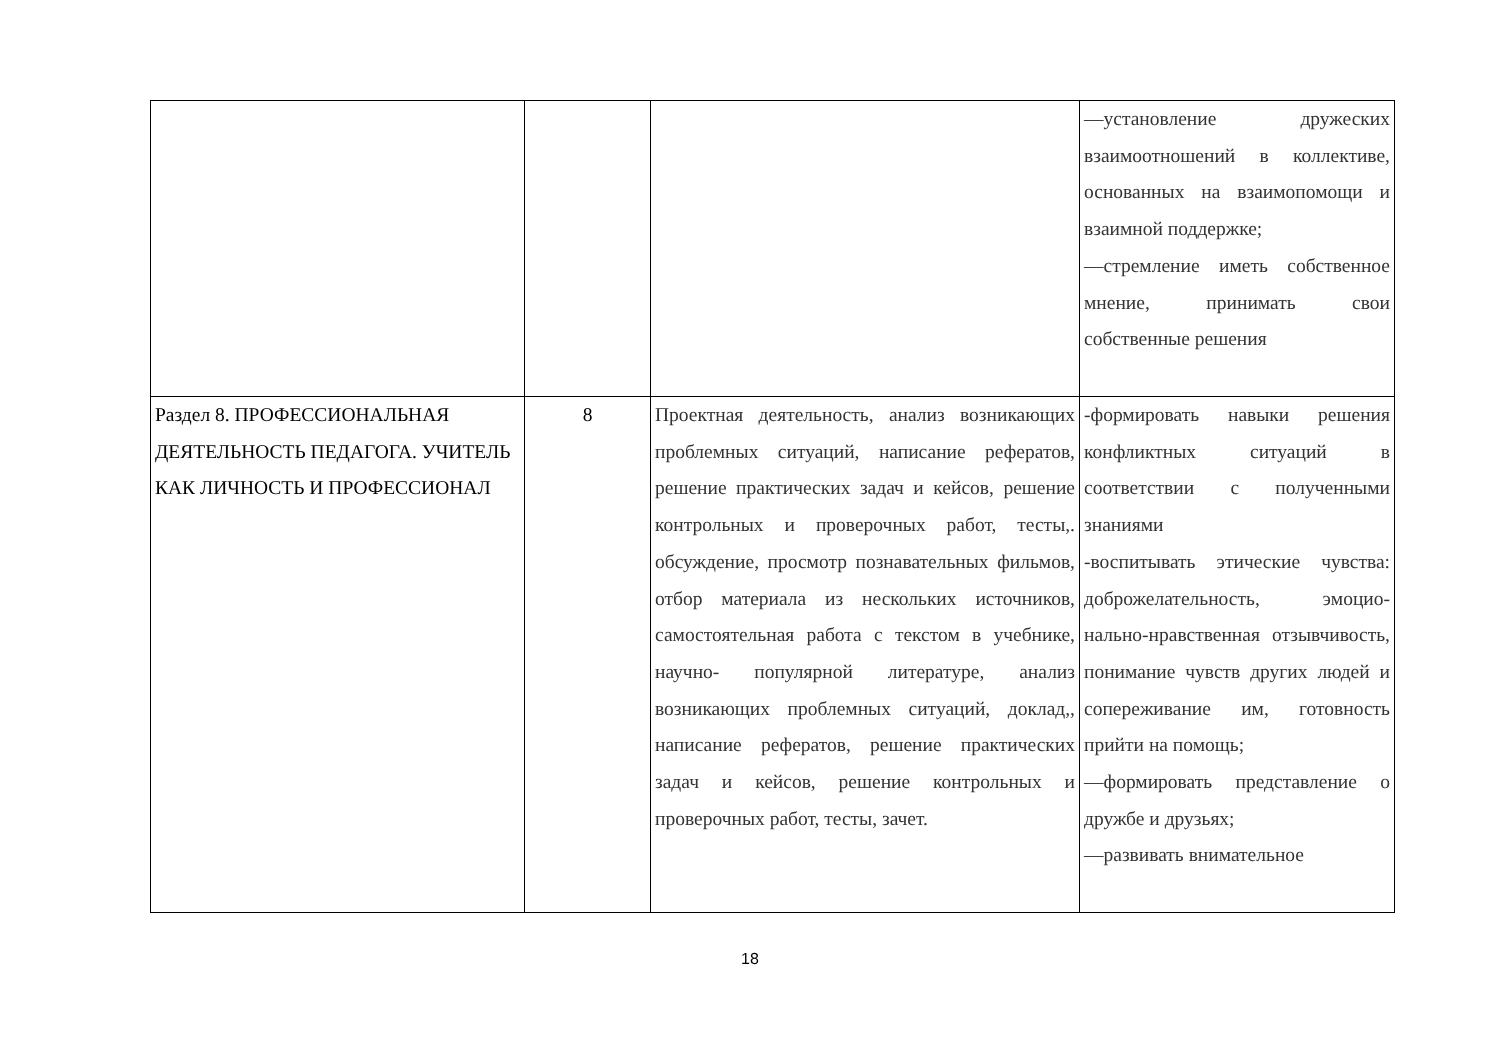| | | | —установление дружеских взаимоотношений в коллективе, основанных на взаимопомощи и взаимной поддержке; —стремление иметь собственное мнение, принимать свои собственные решения |
| Раздел 8. ПРОФЕССИОНАЛЬНАЯ ДЕЯТЕЛЬНОСТЬ ПЕДАГОГА. УЧИТЕЛЬ КАК ЛИЧНОСТЬ И ПРОФЕССИОНАЛ | 8 | Проектная деятельность, анализ возникающих проблемных ситуаций, написание рефератов, решение практических задач и кейсов, решение контрольных и проверочных работ, тесты,. обсуждение, просмотр познавательных фильмов, отбор материала из нескольких источников, самостоятельная работа с текстом в учебнике, научно- популярной литературе, анализ возникающих проблемных ситуаций, доклад,, написание рефератов, решение практических задач и кейсов, решение контрольных и проверочных работ, тесты, зачет. | -формировать навыки решения конфликтных ситуаций в соответствии с полученными знаниями -воспитывать этические чувства: доброжелательность, эмоцио-нально-нравственная отзывчивость, понимание чувств других людей и сопереживание им, готовность прийти на помощь; —формировать представление о дружбе и друзьях; —развивать внимательное |
18